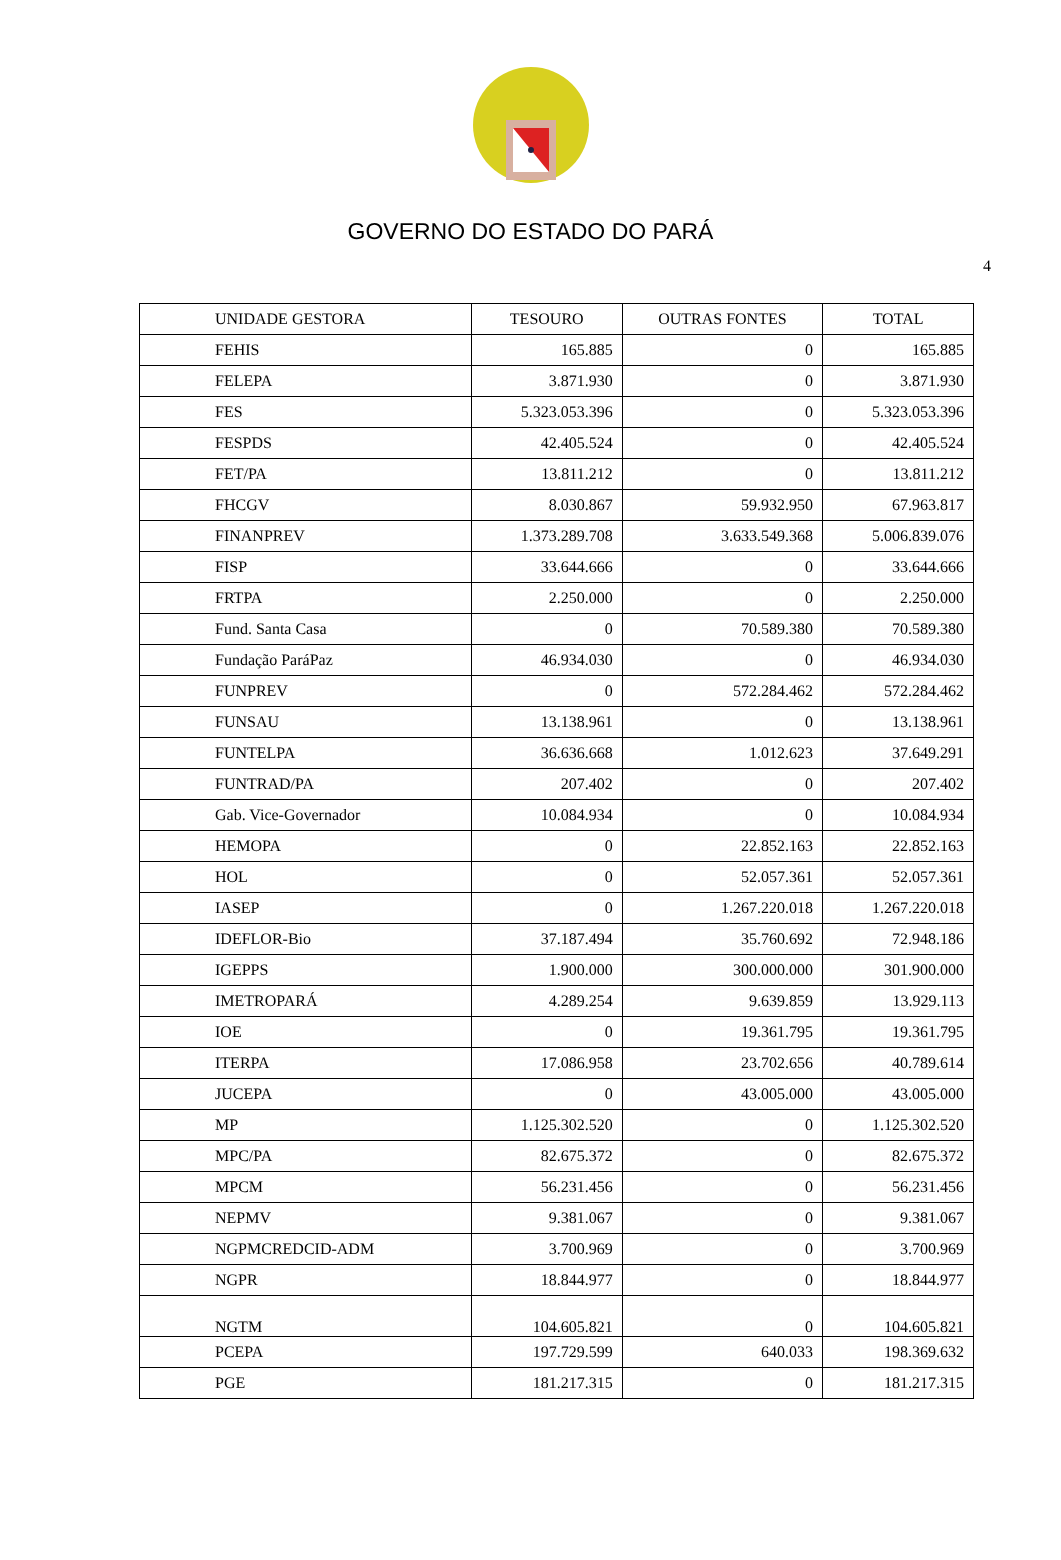GOVERNO DO ESTADO DO PARÁ
4
| UNIDADE GESTORA | TESOURO | OUTRAS FONTES | TOTAL |
| --- | --- | --- | --- |
| FEHIS | 165.885 | 0 | 165.885 |
| FELEPA | 3.871.930 | 0 | 3.871.930 |
| FES | 5.323.053.396 | 0 | 5.323.053.396 |
| FESPDS | 42.405.524 | 0 | 42.405.524 |
| FET/PA | 13.811.212 | 0 | 13.811.212 |
| FHCGV | 8.030.867 | 59.932.950 | 67.963.817 |
| FINANPREV | 1.373.289.708 | 3.633.549.368 | 5.006.839.076 |
| FISP | 33.644.666 | 0 | 33.644.666 |
| FRTPA | 2.250.000 | 0 | 2.250.000 |
| Fund. Santa Casa | 0 | 70.589.380 | 70.589.380 |
| Fundação ParáPaz | 46.934.030 | 0 | 46.934.030 |
| FUNPREV | 0 | 572.284.462 | 572.284.462 |
| FUNSAU | 13.138.961 | 0 | 13.138.961 |
| FUNTELPA | 36.636.668 | 1.012.623 | 37.649.291 |
| FUNTRAD/PA | 207.402 | 0 | 207.402 |
| Gab. Vice-Governador | 10.084.934 | 0 | 10.084.934 |
| HEMOPA | 0 | 22.852.163 | 22.852.163 |
| HOL | 0 | 52.057.361 | 52.057.361 |
| IASEP | 0 | 1.267.220.018 | 1.267.220.018 |
| IDEFLOR-Bio | 37.187.494 | 35.760.692 | 72.948.186 |
| IGEPPS | 1.900.000 | 300.000.000 | 301.900.000 |
| IMETROPARÁ | 4.289.254 | 9.639.859 | 13.929.113 |
| IOE | 0 | 19.361.795 | 19.361.795 |
| ITERPA | 17.086.958 | 23.702.656 | 40.789.614 |
| JUCEPA | 0 | 43.005.000 | 43.005.000 |
| MP | 1.125.302.520 | 0 | 1.125.302.520 |
| MPC/PA | 82.675.372 | 0 | 82.675.372 |
| MPCM | 56.231.456 | 0 | 56.231.456 |
| NEPMV | 9.381.067 | 0 | 9.381.067 |
| NGPMCREDCID-ADM | 3.700.969 | 0 | 3.700.969 |
| NGPR | 18.844.977 | 0 | 18.844.977 |
| NGTM | 104.605.821 | 0 | 104.605.821 |
| PCEPA | 197.729.599 | 640.033 | 198.369.632 |
| PGE | 181.217.315 | 0 | 181.217.315 |